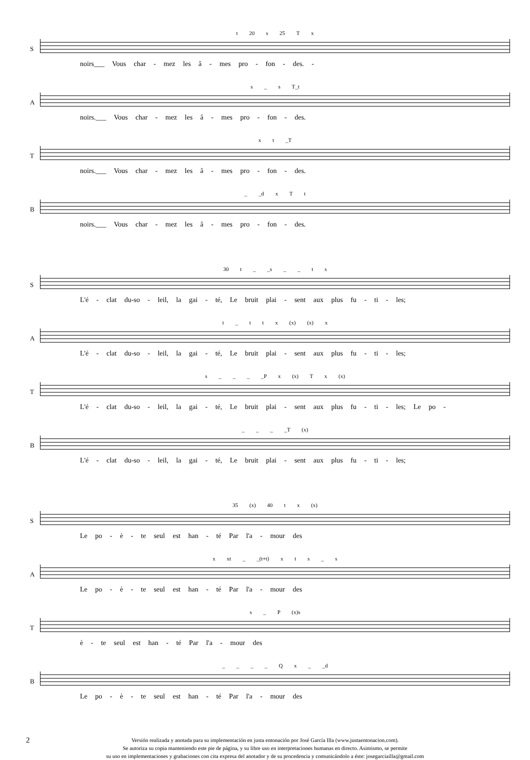S
t 20 s 25 T x
noirs___ Vous char - mez les â - mes pro - fon - des. -
A
s _ s T_t
noirs.___ Vous char - mez les â - mes pro - fon - des.
T
x t _T
noirs.___ Vous char - mez les â - mes pro - fon - des.
B
_ _d x T t
noirs.___ Vous char - mez les â - mes pro - fon - des.
S
30 t _ _s _ _ t s
L'é - clat du-so - leil, la gai - té, Le bruit plai - sent aux plus fu - ti - les;
A
t _ t t x (x) (x) x
L'é - clat du-so - leil, la gai - té, Le bruit plai - sent aux plus fu - ti - les;
T
s _ _ _ _P x (x) T x (x)
L'é - clat du-so - leil, la gai - té, Le bruit plai - sent aux plus fu - ti - les; Le po -
B
_ _ _ _T (x)
L'é - clat du-so - leil, la gai - té, Le bruit plai - sent aux plus fu - ti - les;
S
35 (x) 40 t x (x)
Le po - è - te seul est han - té Par l'a - mour des
A
x xt _ _(t+t) x t s _ s
Le po - è - te seul est han - té Par l'a - mour des
T
s _ P (x)s
è - te seul est han - té Par l'a - mour des
B
_ _ _ _ Q x _ _d
Le po - è - te seul est han - té Par l'a - mour des
2 Versión realizada y anotada para su implementación en justa entonación por José García Illa (www.justaentonacion.com).
Se autoriza su copia manteniendo este pie de página, y su libre uso en interpretaciones humanas en directo. Asimismo, se permite
su uso en implementaciones y grabaciones con cita expresa del anotador y de su procedencia y comunicándolo a éste: josegarciailla@gmail.com